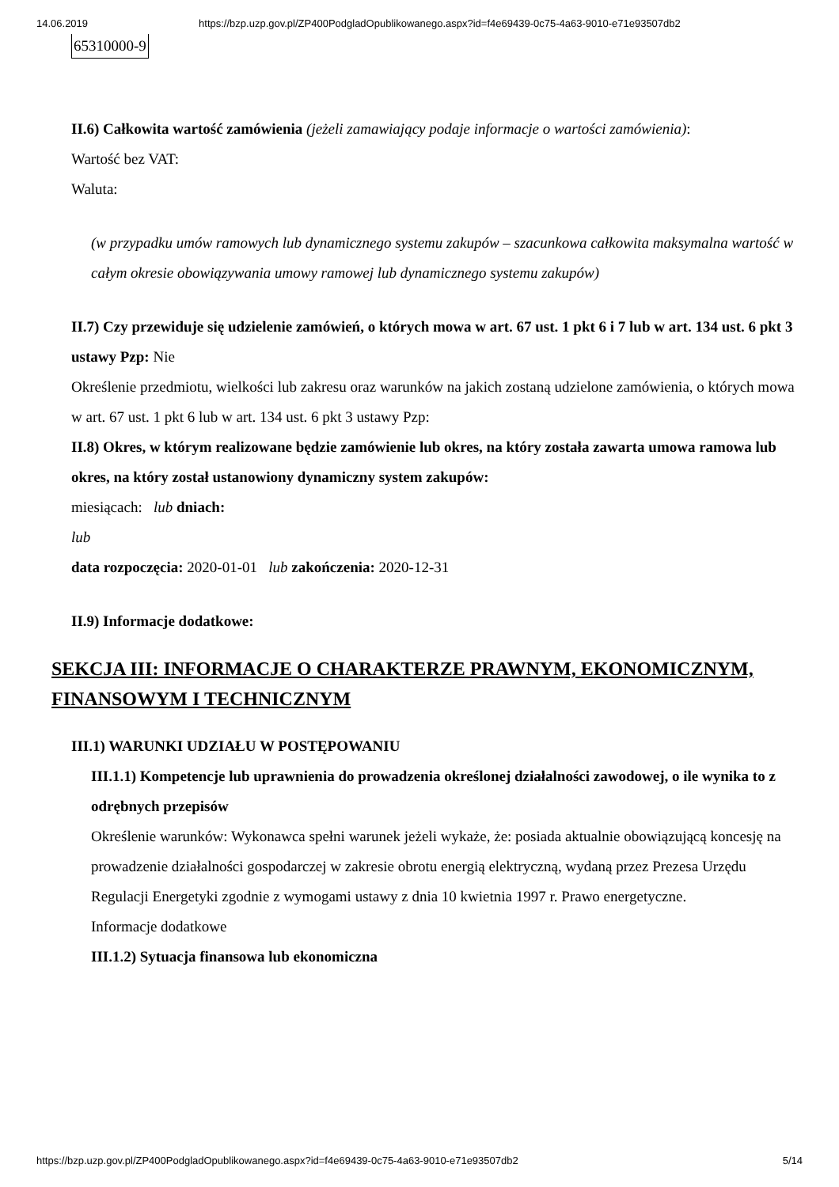14.06.2019 https://bzp.uzp.gov.pl/ZP400PodgladOpublikowanego.aspx?id=f4e69439-0c75-4a63-9010-e71e93507db2
| 65310000-9 |
II.6) Całkowita wartość zamówienia (jeżeli zamawiający podaje informacje o wartości zamówienia):
Wartość bez VAT:
Waluta:
(w przypadku umów ramowych lub dynamicznego systemu zakupów – szacunkowa całkowita maksymalna wartość w całym okresie obowiązywania umowy ramowej lub dynamicznego systemu zakupów)
II.7) Czy przewiduje się udzielenie zamówień, o których mowa w art. 67 ust. 1 pkt 6 i 7 lub w art. 134 ust. 6 pkt 3 ustawy Pzp: Nie
Określenie przedmiotu, wielkości lub zakresu oraz warunków na jakich zostaną udzielone zamówienia, o których mowa w art. 67 ust. 1 pkt 6 lub w art. 134 ust. 6 pkt 3 ustawy Pzp:
II.8) Okres, w którym realizowane będzie zamówienie lub okres, na który została zawarta umowa ramowa lub okres, na który został ustanowiony dynamiczny system zakupów:
miesiącach: lub dniach:
lub
data rozpoczęcia: 2020-01-01 lub zakończenia: 2020-12-31
II.9) Informacje dodatkowe:
SEKCJA III: INFORMACJE O CHARAKTERZE PRAWNYM, EKONOMICZNYM, FINANSOWYM I TECHNICZNYM
III.1) WARUNKI UDZIAŁU W POSTĘPOWANIU
III.1.1) Kompetencje lub uprawnienia do prowadzenia określonej działalności zawodowej, o ile wynika to z odrębnych przepisów
Określenie warunków: Wykonawca spełni warunek jeżeli wykaże, że: posiada aktualnie obowiązującą koncesję na prowadzenie działalności gospodarczej w zakresie obrotu energią elektryczną, wydaną przez Prezesa Urzędu Regulacji Energetyki zgodnie z wymogami ustawy z dnia 10 kwietnia 1997 r. Prawo energetyczne.
Informacje dodatkowe
III.1.2) Sytuacja finansowa lub ekonomiczna
https://bzp.uzp.gov.pl/ZP400PodgladOpublikowanego.aspx?id=f4e69439-0c75-4a63-9010-e71e93507db2 5/14